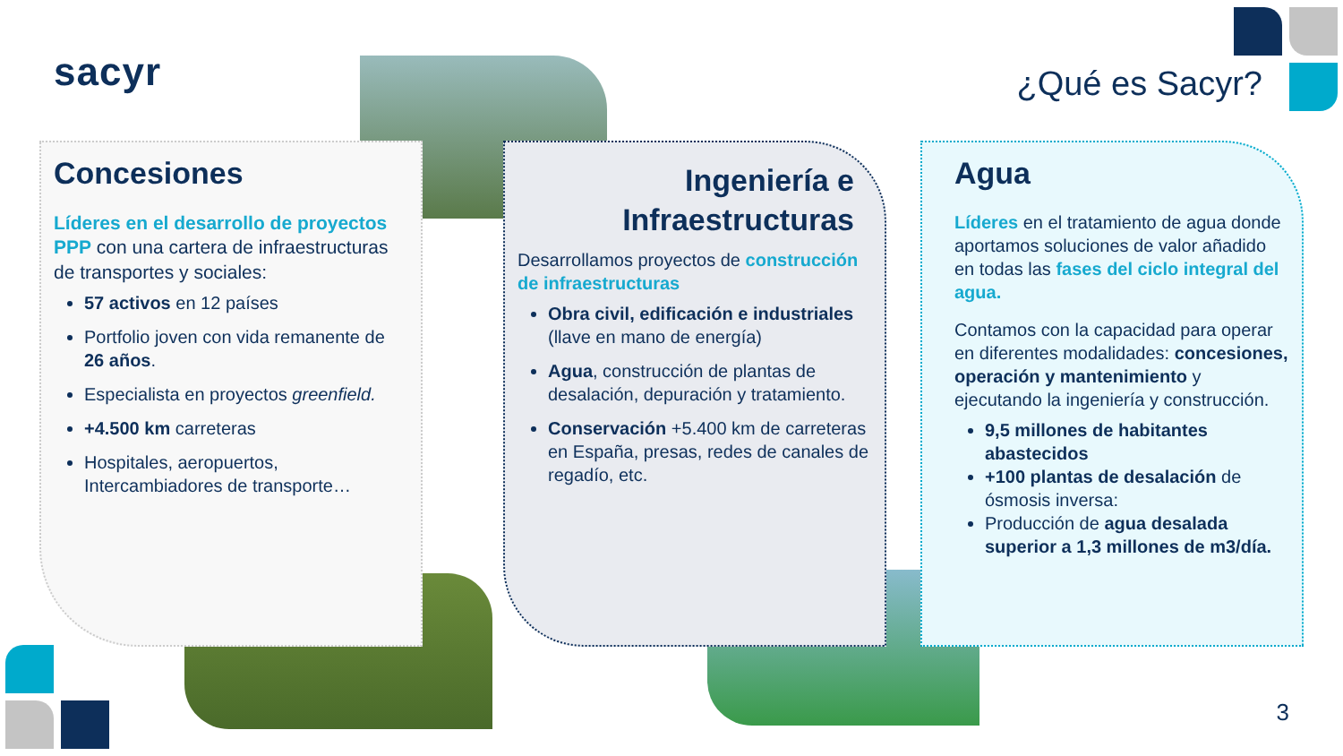sacyr ¿Qué es Sacyr?
Concesiones
Líderes en el desarrollo de proyectos PPP con una cartera de infraestructuras de transportes y sociales:
57 activos en 12 países
Portfolio joven con vida remanente de 26 años.
Especialista en proyectos greenfield.
+4.500 km carreteras
Hospitales, aeropuertos, Intercambiadores de transporte…
Ingeniería e
Infraestructuras
Desarrollamos proyectos de construcción de infraestructuras
Obra civil, edificación e industriales (llave en mano de energía)
Agua, construcción de plantas de desalación, depuración y tratamiento.
Conservación +5.400 km de carreteras en España, presas, redes de canales de regadío, etc.
Agua
Líderes en el tratamiento de agua donde aportamos soluciones de valor añadido en todas las fases del ciclo integral del agua.
Contamos con la capacidad para operar en diferentes modalidades: concesiones, operación y mantenimiento y ejecutando la ingeniería y construcción.
9,5 millones de habitantes abastecidos
+100 plantas de desalación de ósmosis inversa:
Producción de agua desalada superior a 1,3 millones de m3/día.
3